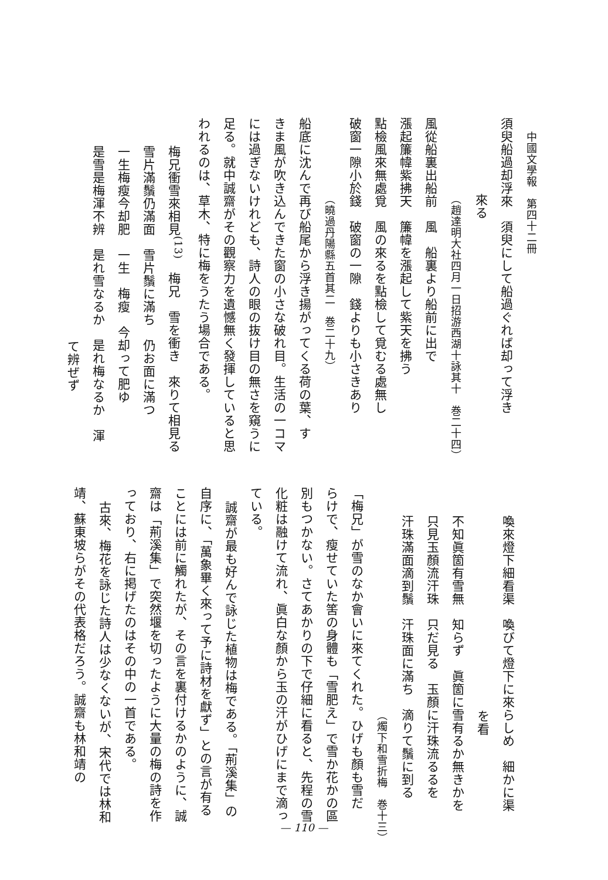中國文學報　第四十二冊
須臾船過却浮來　須臾にして船過ぐれば却って浮き
來る
（趙達明大社四月一日招游西湖十詠其十　巻二十四）
風從船裏出船前　風　船裏より船前に出で
漲起簾幃紫拂天　簾幃を漲起して紫天を拂う
點檢風來無處覓　風の來るを點檢して覓むる處無し
破窗一隙小於錢　破窗の一隙　錢よりも小さきあり
（曉過丹陽縣五首其二　巻二十九）
船底に沈んで再び船尾から浮き揚がってくる荷の葉、す
きま風が吹き込んできた窗の小さな破れ目。生活の一コマ
には過ぎないけれども、詩人の眼の抜け目の無さを窺うに
足る。就中誠齋がその觀察力を遺憾無く發揮していると思
われるのは、草木、特に梅をうたう場合である。
梅兄衝雪來相見<sup>(13)</sup>　梅兄　雪を衝き　來りて相見る
雪片滿鬚仍滿面　雪片鬚に滿ち　仍お面に滿つ
一生梅瘦今却肥　一生　梅瘦　今却って肥ゆ
是雪是梅渾不辨　是れ雪なるか　是れ梅なるか　渾
て辨ぜず
喚來燈下細看渠　喚びて燈下に來らしめ　細かに渠
を看
不知眞箇有雪無　知らず　眞箇に雪有るか無きかを
只見玉顏流汗珠　只だ見る　玉顏に汗珠流るるを
汗珠滿面滴到鬚　汗珠面に滿ち　滴りて鬚に到る
（燭下和雪折梅　巻十三）
「梅兄」が雪のなか會いに來てくれた。ひげも顏も雪だ
らけで、瘦せていた筈の身體も「雪肥え」で雪か花かの區
別もつかない。さてあかりの下で仔細に看ると、先程の雪
化粧は融けて流れ、眞白な顏から玉の汗がひげにまで滴っ
ている。
誠齋が最も好んで詠じた植物は梅である。「荊溪集」の
自序に、「萬象畢く來って予に詩材を獻ず」との言が有る
ことには前に觸れたが、その言を裏付けるかのように、誠
齋は「荊溪集」で突然堰を切ったように大量の梅の詩を作
っており、右に掲げたのはその中の一首である。
古來、梅花を詠じた詩人は少なくないが、宋代では林和
靖、蘇東坡らがその代表格だろう。誠齋も林和靖の
— 110 —